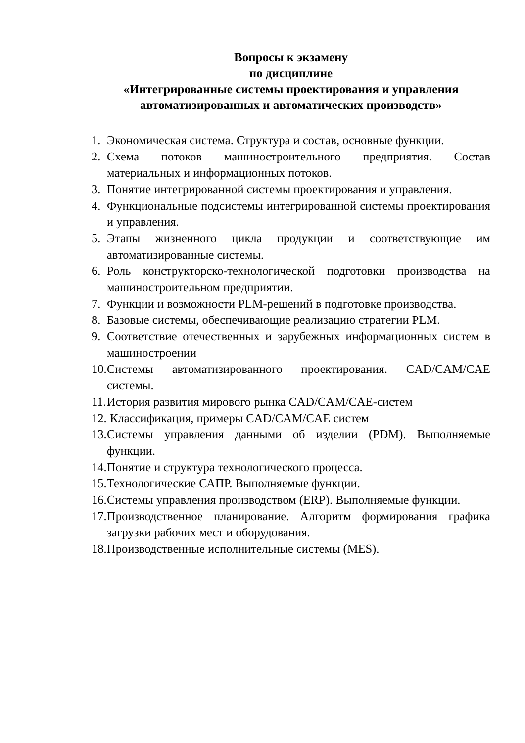Вопросы к экзамену
по дисциплине
«Интегрированные системы проектирования и управления
автоматизированных и автоматических производств»
1. Экономическая система. Структура и состав, основные функции.
2. Схема потоков машиностроительного предприятия. Состав материальных и информационных потоков.
3. Понятие интегрированной системы проектирования и управления.
4. Функциональные подсистемы интегрированной системы проектирования и управления.
5. Этапы жизненного цикла продукции и соответствующие им автоматизированные системы.
6. Роль конструкторско-технологической подготовки производства на машиностроительном предприятии.
7. Функции и возможности PLM-решений в подготовке производства.
8. Базовые системы, обеспечивающие реализацию стратегии PLM.
9. Соответствие отечественных и зарубежных информационных систем в машиностроении
10. Системы автоматизированного проектирования. CAD/CAM/CAE системы.
11. История развития мирового рынка CAD/CAM/CAE-систем
12. Классификация, примеры CAD/CAM/CAE систем
13. Системы управления данными об изделии (PDM). Выполняемые функции.
14. Понятие и структура технологического процесса.
15. Технологические САПР. Выполняемые функции.
16. Системы управления производством (ERP). Выполняемые функции.
17. Производственное планирование. Алгоритм формирования графика загрузки рабочих мест и оборудования.
18. Производственные исполнительные системы (MES).